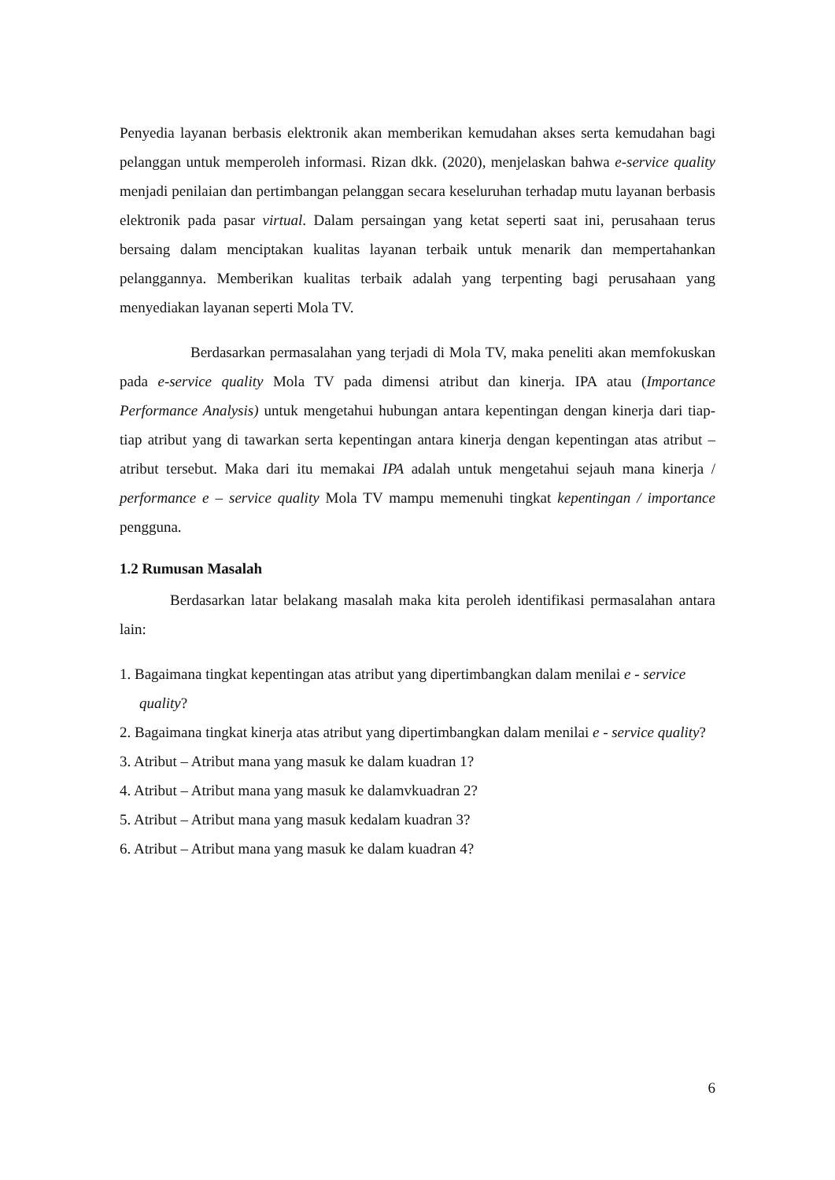Penyedia layanan berbasis elektronik akan memberikan kemudahan akses serta kemudahan bagi pelanggan untuk memperoleh informasi. Rizan dkk. (2020), menjelaskan bahwa e-service quality menjadi penilaian dan pertimbangan pelanggan secara keseluruhan terhadap mutu layanan berbasis elektronik pada pasar virtual. Dalam persaingan yang ketat seperti saat ini, perusahaan terus bersaing dalam menciptakan kualitas layanan terbaik untuk menarik dan mempertahankan pelanggannya. Memberikan kualitas terbaik adalah yang terpenting bagi perusahaan yang menyediakan layanan seperti Mola TV.
Berdasarkan permasalahan yang terjadi di Mola TV, maka peneliti akan memfokuskan pada e-service quality Mola TV pada dimensi atribut dan kinerja. IPA atau (Importance Performance Analysis) untuk mengetahui hubungan antara kepentingan dengan kinerja dari tiap-tiap atribut yang di tawarkan serta kepentingan antara kinerja dengan kepentingan atas atribut – atribut tersebut. Maka dari itu memakai IPA adalah untuk mengetahui sejauh mana kinerja / performance e – service quality Mola TV mampu memenuhi tingkat kepentingan / importance pengguna.
1.2 Rumusan Masalah
Berdasarkan latar belakang masalah maka kita peroleh identifikasi permasalahan antara lain:
1. Bagaimana tingkat kepentingan atas atribut yang dipertimbangkan dalam menilai e - service quality?
2. Bagaimana tingkat kinerja atas atribut yang dipertimbangkan dalam menilai e - service quality?
3. Atribut – Atribut mana yang masuk ke dalam kuadran 1?
4. Atribut – Atribut mana yang masuk ke dalamvkuadran 2?
5. Atribut – Atribut mana yang masuk kedalam kuadran 3?
6. Atribut – Atribut mana yang masuk ke dalam kuadran 4?
6